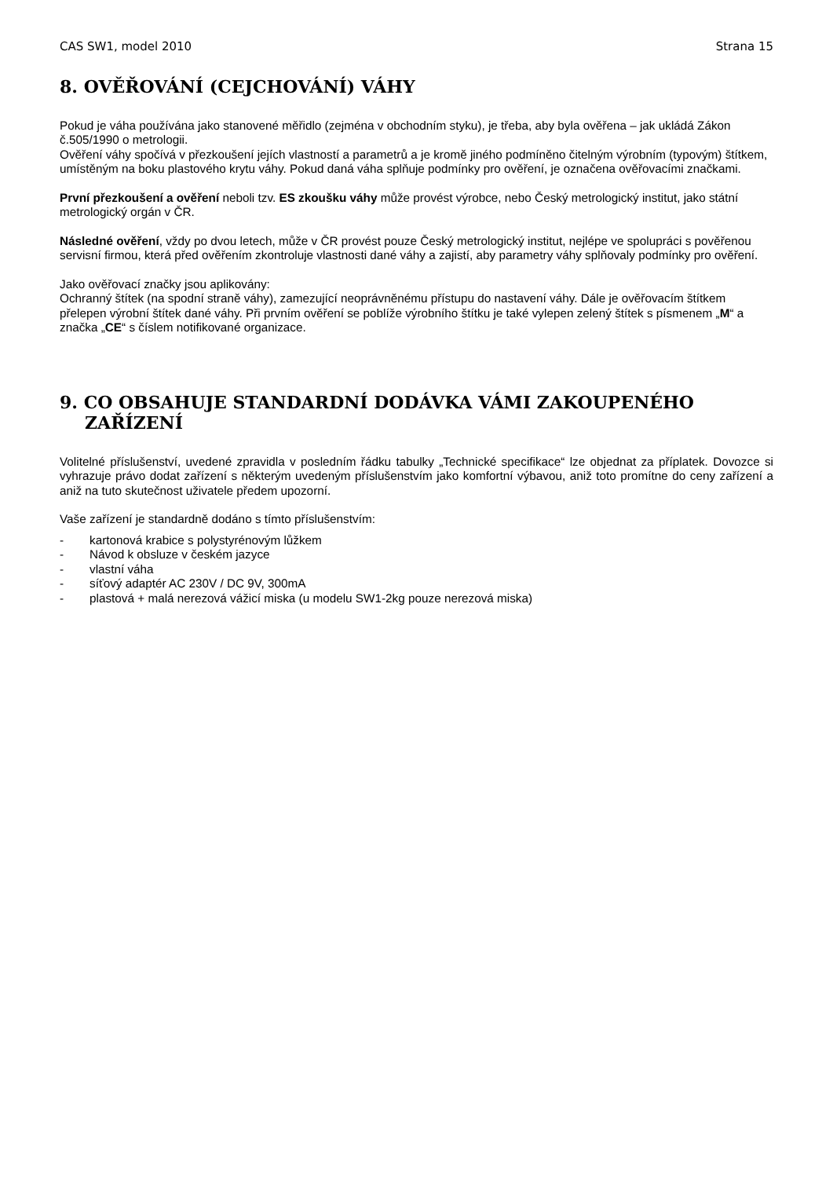CAS SW1, model 2010 Strana 15
8. OVĚŘOVÁNÍ (CEJCHOVÁNÍ) VÁHY
Pokud je váha používána jako stanovené měřidlo (zejména v obchodním styku), je třeba, aby byla ověřena – jak ukládá Zákon č.505/1990 o metrologii.
Ověření váhy spočívá v přezkoušení jejích vlastností a parametrů a je kromě jiného podmíněno čitelným výrobním (typovým) štítkem, umístěným na boku plastového krytu váhy. Pokud daná váha splňuje podmínky pro ověření, je označena ověřovacími značkami.
První přezkoušení a ověření neboli tzv. ES zkoušku váhy může provést výrobce, nebo Český metrologický institut, jako státní metrologický orgán v ČR.
Následné ověření, vždy po dvou letech, může v ČR provést pouze Český metrologický institut, nejlépe ve spolupráci s pověřenou servisní firmou, která před ověřením zkontroluje vlastnosti dané váhy a zajistí, aby parametry váhy splňovaly podmínky pro ověření.
Jako ověřovací značky jsou aplikovány:
Ochranný štítek (na spodní straně váhy), zamezující neoprávněnému přístupu do nastavení váhy. Dále je ověřovacím štítkem přelepen výrobní štítek dané váhy. Při prvním ověření se poblíže výrobního štítku je také vylepen zelený štítek s písmenem „M“ a značka „CE“ s číslem notifikované organizace.
9. CO OBSAHUJE STANDARDNÍ DODÁVKA VÁMI ZAKOUPENÉHO ZAŘÍZENÍ
Volitelné příslušenství, uvedené zpravidla v posledním řádku tabulky „Technické specifikace“ lze objednat za příplatek. Dovozce si vyhrazuje právo dodat zařízení s některým uvedeným příslušenstvím jako komfortní výbavou, aniž toto promítne do ceny zařízení a aniž na tuto skutečnost uživatele předem upozorní.
Vaše zařízení je standardně dodáno s tímto příslušenstvím:
- kartonová krabice s polystyrénovým lůžkem
- Návod k obsluze v českém jazyce
- vlastní váha
- síťový adaptér AC 230V / DC 9V, 300mA
- plastová + malá nerezová vážicí miska (u modelu SW1-2kg pouze nerezová miska)